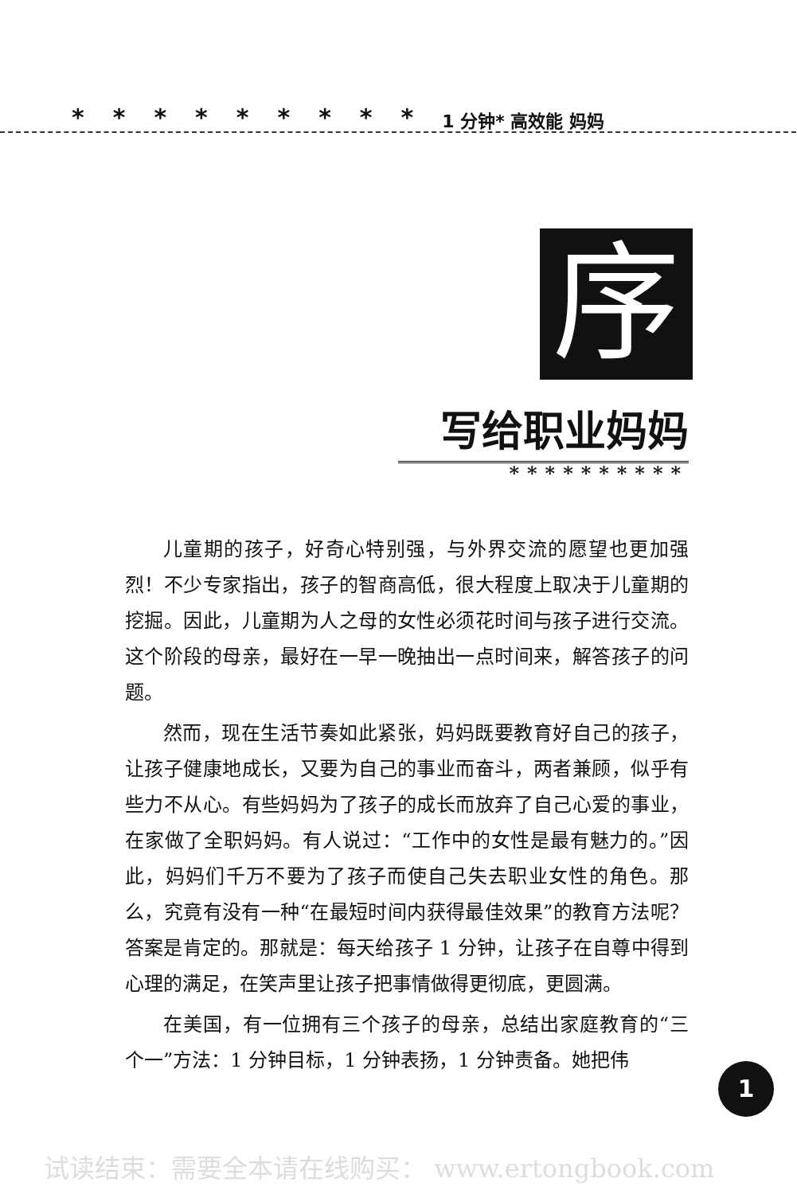********* 1 分钟* 高效能 妈妈
序
写给职业妈妈
**********
儿童期的孩子，好奇心特别强，与外界交流的愿望也更加强烈！不少专家指出，孩子的智商高低，很大程度上取决于儿童期的挖掘。因此，儿童期为人之母的女性必须花时间与孩子进行交流。这个阶段的母亲，最好在一早一晚抽出一点时间来，解答孩子的问题。
然而，现在生活节奏如此紧张，妈妈既要教育好自己的孩子，让孩子健康地成长，又要为自己的事业而奋斗，两者兼顾，似乎有些力不从心。有些妈妈为了孩子的成长而放弃了自己心爱的事业，在家做了全职妈妈。有人说过：“工作中的女性是最有魅力的。”因此，妈妈们千万不要为了孩子而使自己失去职业女性的角色。那么，究竟有没有一种“在最短时间内获得最佳效果”的教育方法呢？答案是肯定的。那就是：每天给孩子 1 分钟，让孩子在自尊中得到心理的满足，在笑声里让孩子把事情做得更彻底，更圆满。
在美国，有一位拥有三个孩子的母亲，总结出家庭教育的“三个一”方法：1 分钟目标，1 分钟表扬，1 分钟责备。她把伟
1
试读结束：需要全本请在线购买： www.ertongbook.com